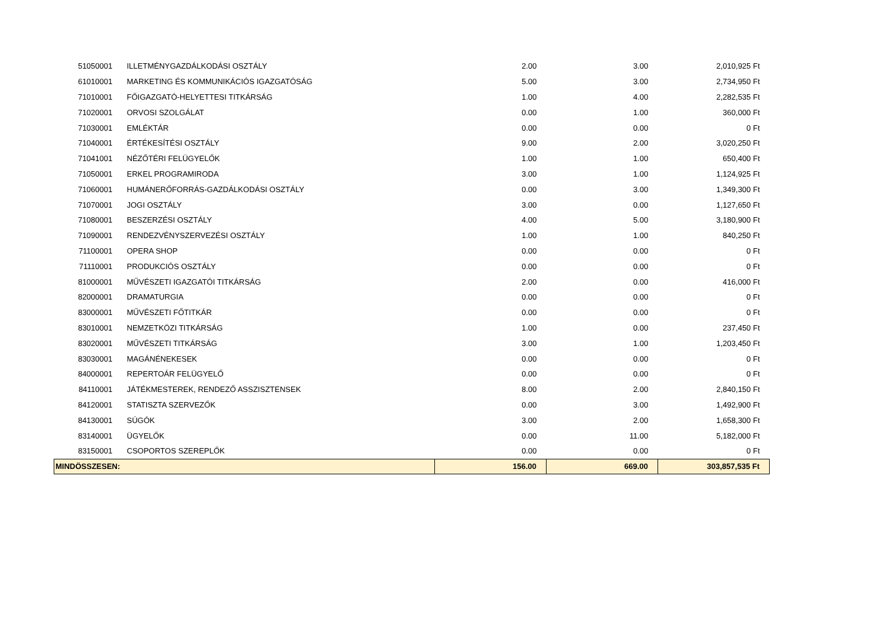| 51050001 | ILLETMÉNYGAZDÁLKODÁSI OSZTÁLY | 2.00 | 3.00 | 2,010,925 Ft |
| 61010001 | MARKETING ÉS KOMMUNIKÁCIÓS IGAZGATÓSÁG | 5.00 | 3.00 | 2,734,950 Ft |
| 71010001 | FŐIGAZGATÓ-HELYETTESI TITKÁRSÁG | 1.00 | 4.00 | 2,282,535 Ft |
| 71020001 | ORVOSI SZOLGÁLAT | 0.00 | 1.00 | 360,000 Ft |
| 71030001 | EMLÉKTÁR | 0.00 | 0.00 | 0 Ft |
| 71040001 | ÉRTÉKESÍTÉSI OSZTÁLY | 9.00 | 2.00 | 3,020,250 Ft |
| 71041001 | NÉZŐTÉRI FELÜGYELŐK | 1.00 | 1.00 | 650,400 Ft |
| 71050001 | ERKEL PROGRAMIRODA | 3.00 | 1.00 | 1,124,925 Ft |
| 71060001 | HUMÁNERŐFORRÁS-GAZDÁLKODÁSI OSZTÁLY | 0.00 | 3.00 | 1,349,300 Ft |
| 71070001 | JOGI OSZTÁLY | 3.00 | 0.00 | 1,127,650 Ft |
| 71080001 | BESZERZÉSI OSZTÁLY | 4.00 | 5.00 | 3,180,900 Ft |
| 71090001 | RENDEZVÉNYSZERVEZÉSI OSZTÁLY | 1.00 | 1.00 | 840,250 Ft |
| 71100001 | OPERA SHOP | 0.00 | 0.00 | 0 Ft |
| 71110001 | PRODUKCIÓS OSZTÁLY | 0.00 | 0.00 | 0 Ft |
| 81000001 | MŰVÉSZETI IGAZGATÓI TITKÁRSÁG | 2.00 | 0.00 | 416,000 Ft |
| 82000001 | DRAMATURGIA | 0.00 | 0.00 | 0 Ft |
| 83000001 | MŰVÉSZETI FŐTITKÁR | 0.00 | 0.00 | 0 Ft |
| 83010001 | NEMZETKÖZI TITKÁRSÁG | 1.00 | 0.00 | 237,450 Ft |
| 83020001 | MŰVÉSZETI TITKÁRSÁG | 3.00 | 1.00 | 1,203,450 Ft |
| 83030001 | MAGÁNÉNEKESEK | 0.00 | 0.00 | 0 Ft |
| 84000001 | REPERTOÁR FELÜGYELŐ | 0.00 | 0.00 | 0 Ft |
| 84110001 | JÁTÉKMESTEREK, RENDEZŐ ASSZISZTENSEK | 8.00 | 2.00 | 2,840,150 Ft |
| 84120001 | STATISZTA SZERVEZŐK | 0.00 | 3.00 | 1,492,900 Ft |
| 84130001 | SÚGÓK | 3.00 | 2.00 | 1,658,300 Ft |
| 83140001 | ÜGYELŐK | 0.00 | 11.00 | 5,182,000 Ft |
| 83150001 | CSOPORTOS SZEREPLŐK | 0.00 | 0.00 | 0 Ft |
| MINDÖSSZESEN: | | 156.00 | 669.00 | 303,857,535 Ft |